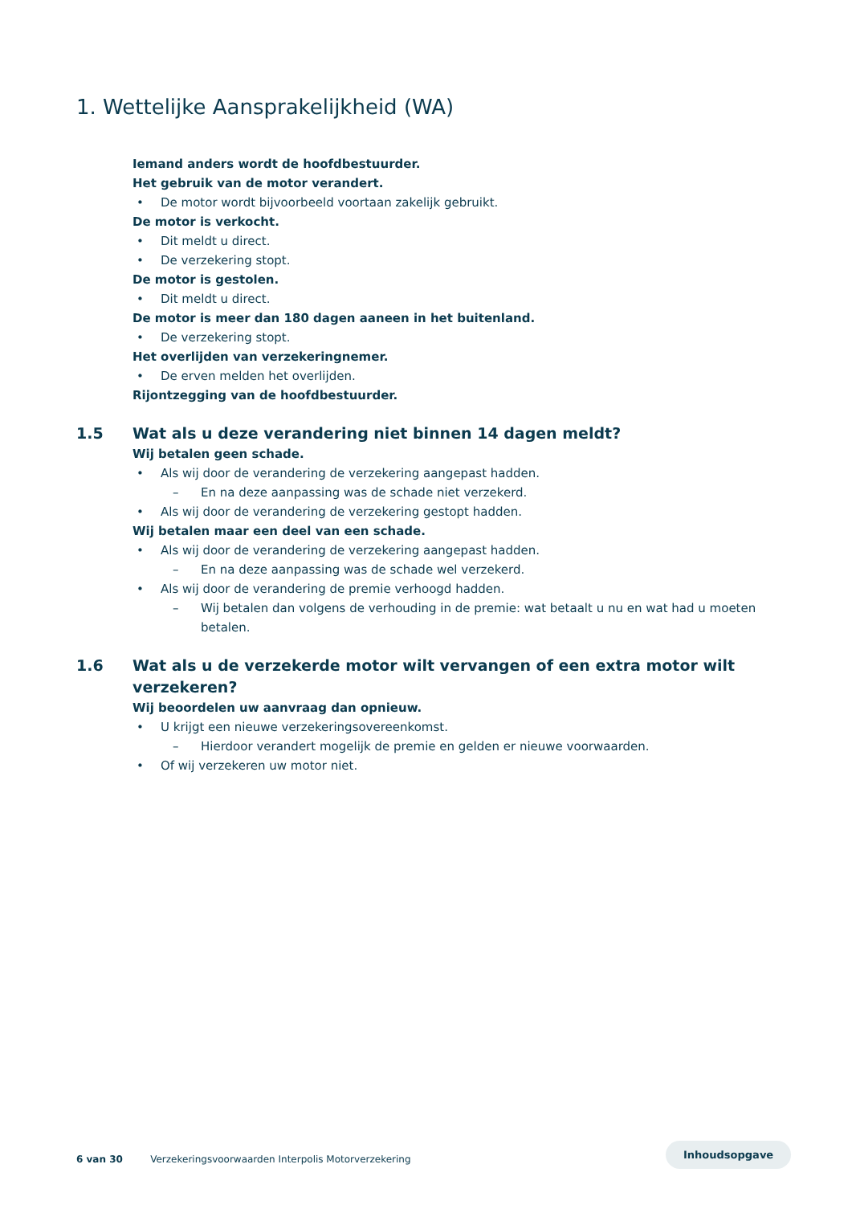1. Wettelijke Aansprakelijkheid (WA)
Iemand anders wordt de hoofdbestuurder.
Het gebruik van de motor verandert.
• De motor wordt bijvoorbeeld voortaan zakelijk gebruikt.
De motor is verkocht.
• Dit meldt u direct.
• De verzekering stopt.
De motor is gestolen.
• Dit meldt u direct.
De motor is meer dan 180 dagen aaneen in het buitenland.
• De verzekering stopt.
Het overlijden van verzekeringnemer.
• De erven melden het overlijden.
Rijontzegging van de hoofdbestuurder.
1.5 Wat als u deze verandering niet binnen 14 dagen meldt?
Wij betalen geen schade.
• Als wij door de verandering de verzekering aangepast hadden.
– En na deze aanpassing was de schade niet verzekerd.
• Als wij door de verandering de verzekering gestopt hadden.
Wij betalen maar een deel van een schade.
• Als wij door de verandering de verzekering aangepast hadden.
– En na deze aanpassing was de schade wel verzekerd.
• Als wij door de verandering de premie verhoogd hadden.
– Wij betalen dan volgens de verhouding in de premie: wat betaalt u nu en wat had u moeten betalen.
1.6 Wat als u de verzekerde motor wilt vervangen of een extra motor wilt verzekeren?
Wij beoordelen uw aanvraag dan opnieuw.
• U krijgt een nieuwe verzekeringsovereenkomst.
– Hierdoor verandert mogelijk de premie en gelden er nieuwe voorwaarden.
• Of wij verzekeren uw motor niet.
6 van 30 Verzekeringsvoorwaarden Interpolis Motorverzekering
Inhoudsopgave